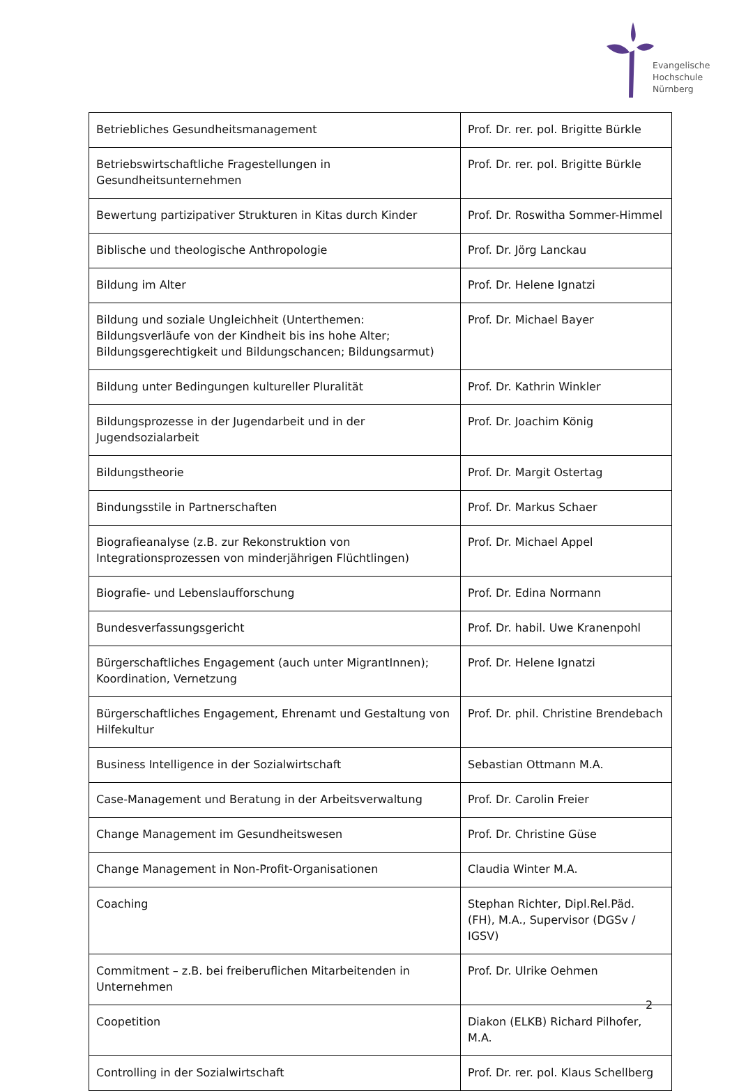Evangelische
Hochschule
Nürnberg
| Betriebliches Gesundheitsmanagement | Prof. Dr. rer. pol. Brigitte Bürkle |
| Betriebswirtschaftliche Fragestellungen in Gesundheitsunternehmen | Prof. Dr. rer. pol. Brigitte Bürkle |
| Bewertung partizipativer Strukturen in Kitas durch Kinder | Prof. Dr. Roswitha Sommer-Himmel |
| Biblische und theologische Anthropologie | Prof. Dr. Jörg Lanckau |
| Bildung im Alter | Prof. Dr. Helene Ignatzi |
| Bildung und soziale Ungleichheit (Unterthemen: Bildungsverläufe von der Kindheit bis ins hohe Alter; Bildungsgerechtigkeit und Bildungschancen; Bildungsarmut) | Prof. Dr. Michael Bayer |
| Bildung unter Bedingungen kultureller Pluralität | Prof. Dr. Kathrin Winkler |
| Bildungsprozesse in der Jugendarbeit und in der Jugendsozialarbeit | Prof. Dr. Joachim König |
| Bildungstheorie | Prof. Dr. Margit Ostertag |
| Bindungsstile in Partnerschaften | Prof. Dr. Markus Schaer |
| Biografieanalyse (z.B. zur Rekonstruktion von Integrationsprozessen von minderjährigen Flüchtlingen) | Prof. Dr. Michael Appel |
| Biografie- und Lebenslaufforschung | Prof. Dr. Edina Normann |
| Bundesverfassungsgericht | Prof. Dr. habil. Uwe Kranenpohl |
| Bürgerschaftliches Engagement (auch unter MigrantInnen); Koordination, Vernetzung | Prof. Dr. Helene Ignatzi |
| Bürgerschaftliches Engagement, Ehrenamt und Gestaltung von Hilfekultur | Prof. Dr. phil. Christine Brendebach |
| Business Intelligence in der Sozialwirtschaft | Sebastian Ottmann M.A. |
| Case-Management und Beratung in der Arbeitsverwaltung | Prof. Dr. Carolin Freier |
| Change Management im Gesundheitswesen | Prof. Dr. Christine Güse |
| Change Management in Non-Profit-Organisationen | Claudia Winter M.A. |
| Coaching | Stephan Richter, Dipl.Rel.Päd. (FH), M.A., Supervisor (DGSv / IGSV) |
| Commitment – z.B. bei freiberuflichen Mitarbeitenden in Unternehmen | Prof. Dr. Ulrike Oehmen |
| Coopetition | Diakon (ELKB) Richard Pilhofer, M.A. |
| Controlling in der Sozialwirtschaft | Prof. Dr. rer. pol. Klaus Schellberg |
2